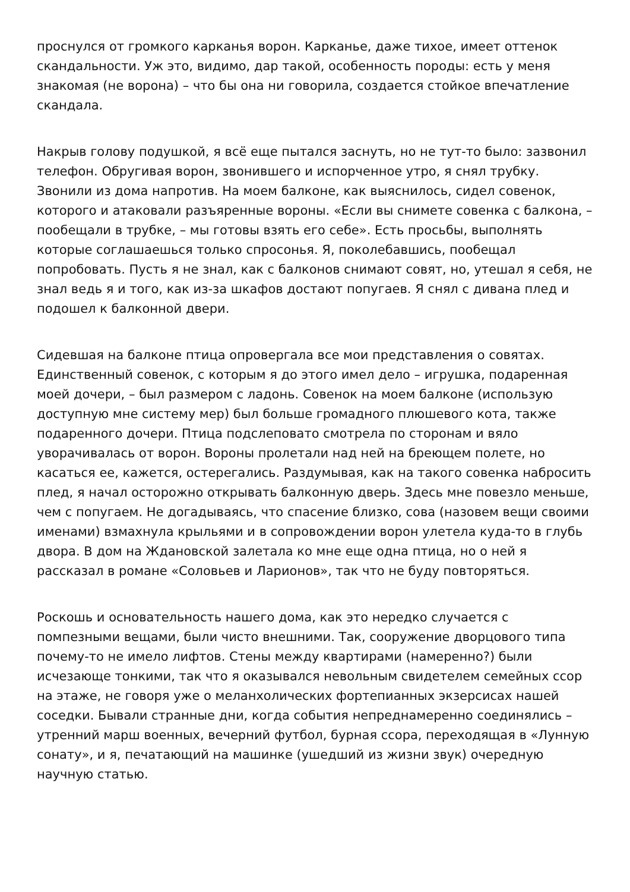проснулся от громкого карканья ворон. Карканье, даже тихое, имеет оттенок скандальности. Уж это, видимо, дар такой, особенность породы: есть у меня знакомая (не ворона) – что бы она ни говорила, создается стойкое впечатление скандала.
Накрыв голову подушкой, я всё еще пытался заснуть, но не тут-то было: зазвонил телефон. Обругивая ворон, звонившего и испорченное утро, я снял трубку. Звонили из дома напротив. На моем балконе, как выяснилось, сидел совенок, которого и атаковали разъяренные вороны. «Если вы снимете совенка с балкона, – пообещали в трубке, – мы готовы взять его себе». Есть просьбы, выполнять которые соглашаешься только спросонья. Я, поколебавшись, пообещал попробовать. Пусть я не знал, как с балконов снимают совят, но, утешал я себя, не знал ведь я и того, как из-за шкафов достают попугаев. Я снял с дивана плед и подошел к балконной двери.
Сидевшая на балконе птица опровергала все мои представления о совятах. Единственный совенок, с которым я до этого имел дело – игрушка, подаренная моей дочери, – был размером с ладонь. Совенок на моем балконе (использую доступную мне систему мер) был больше громадного плюшевого кота, также подаренного дочери. Птица подслеповато смотрела по сторонам и вяло уворачивалась от ворон. Вороны пролетали над ней на бреющем полете, но касаться ее, кажется, остерегались. Раздумывая, как на такого совенка набросить плед, я начал осторожно открывать балконную дверь. Здесь мне повезло меньше, чем с попугаем. Не догадываясь, что спасение близко, сова (назовем вещи своими именами) взмахнула крыльями и в сопровождении ворон улетела куда-то в глубь двора. В дом на Ждановской залетала ко мне еще одна птица, но о ней я рассказал в романе «Соловьев и Ларионов», так что не буду повторяться.
Роскошь и основательность нашего дома, как это нередко случается с помпезными вещами, были чисто внешними. Так, сооружение дворцового типа почему-то не имело лифтов. Стены между квартирами (намеренно?) были исчезающе тонкими, так что я оказывался невольным свидетелем семейных ссор на этаже, не говоря уже о меланхолических фортепианных экзерсисах нашей соседки. Бывали странные дни, когда события непреднамеренно соединялись – утренний марш военных, вечерний футбол, бурная ссора, переходящая в «Лунную сонату», и я, печатающий на машинке (ушедший из жизни звук) очередную научную статью.